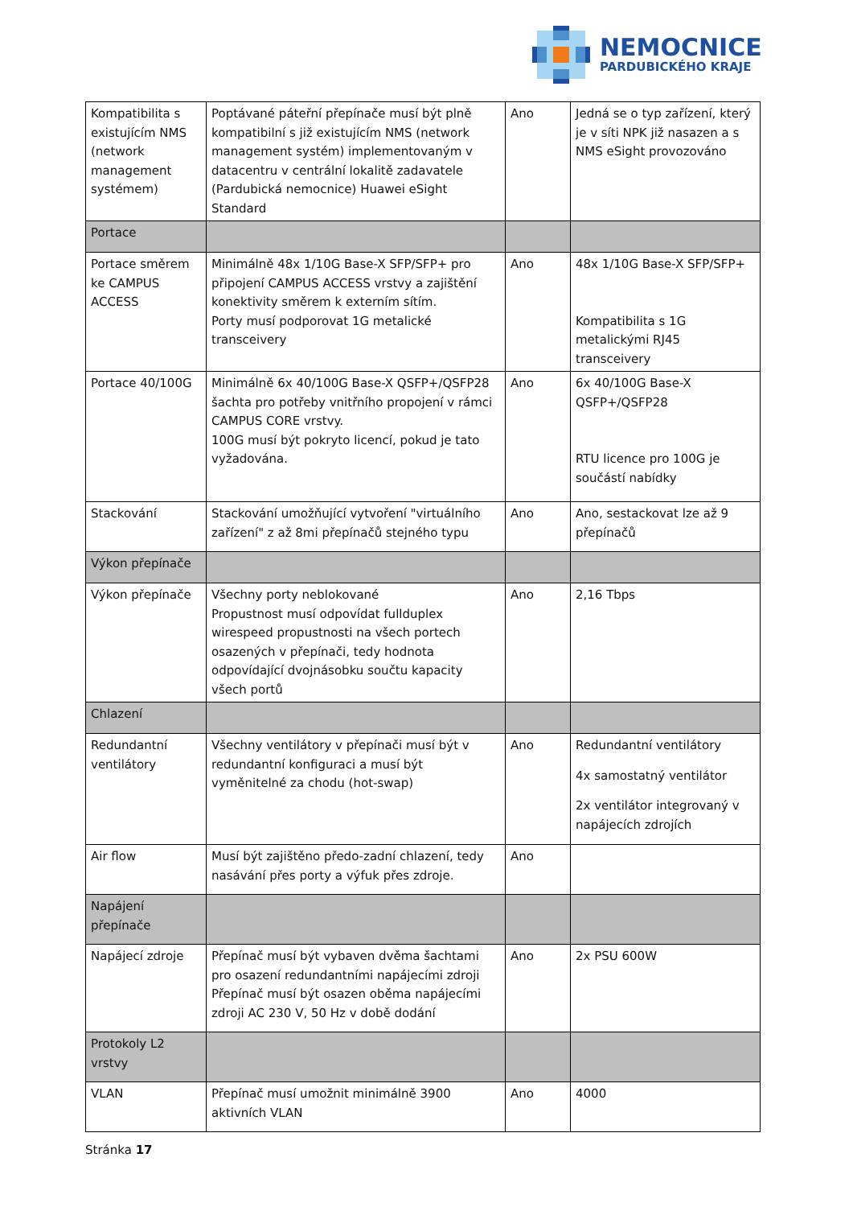NEMOCNICE
PARDUBICKÉHO KRAJE
| Kompatibilita s existujícím NMS (network management systémem) | Poptávané páteřní přepínače musí být plně kompatibilní s již existujícím NMS (network management systém) implementovaným v datacentru v centrální lokalitě zadavatele (Pardubická nemocnice) Huawei eSight Standard | Ano | Jedná se o typ zařízení, který je v síti NPK již nasazen a s NMS eSight provozováno |
| Portace | | | |
| Portace směrem ke CAMPUS ACCESS | Minimálně 48x 1/10G Base-X SFP/SFP+ pro připojení CAMPUS ACCESS vrstvy a zajištění konektivity směrem k externím sítím. Porty musí podporovat 1G metalické transceivery | Ano | 48x 1/10G Base-X SFP/SFP+ Kompatibilita s 1G metalickými RJ45 transceivery |
| Portace 40/100G | Minimálně 6x 40/100G Base-X QSFP+/QSFP28 šachta pro potřeby vnitřního propojení v rámci CAMPUS CORE vrstvy. 100G musí být pokryto licencí, pokud je tato vyžadována. | Ano | 6x 40/100G Base-X QSFP+/QSFP28 RTU licence pro 100G je součástí nabídky |
| Stackování | Stackování umožňující vytvoření "virtuálního zařízení" z až 8mi přepínačů stejného typu | Ano | Ano, sestackovat lze až 9 přepínačů |
| Výkon přepínače | | | |
| Výkon přepínače | Všechny porty neblokované Propustnost musí odpovídat fullduplex wirespeed propustnosti na všech portech osazených v přepínači, tedy hodnota odpovídající dvojnásobku součtu kapacity všech portů | Ano | 2,16 Tbps |
| Chlazení | | | |
| Redundantní ventilátory | Všechny ventilátory v přepínači musí být v redundantní konfiguraci a musí být vyměnitelné za chodu (hot-swap) | Ano | Redundantní ventilátory 4x samostatný ventilátor 2x ventilátor integrovaný v napájecích zdrojích |
| Air flow | Musí být zajištěno předo-zadní chlazení, tedy nasávání přes porty a výfuk přes zdroje. | Ano | |
| Napájení přepínače | | | |
| Napájecí zdroje | Přepínač musí být vybaven dvěma šachtami pro osazení redundantními napájecími zdroji Přepínač musí být osazen oběma napájecími zdroji AC 230 V, 50 Hz v době dodání | Ano | 2x PSU 600W |
| Protokoly L2 vrstvy | | | |
| VLAN | Přepínač musí umožnit minimálně 3900 aktivních VLAN | Ano | 4000 |
Stránka 17